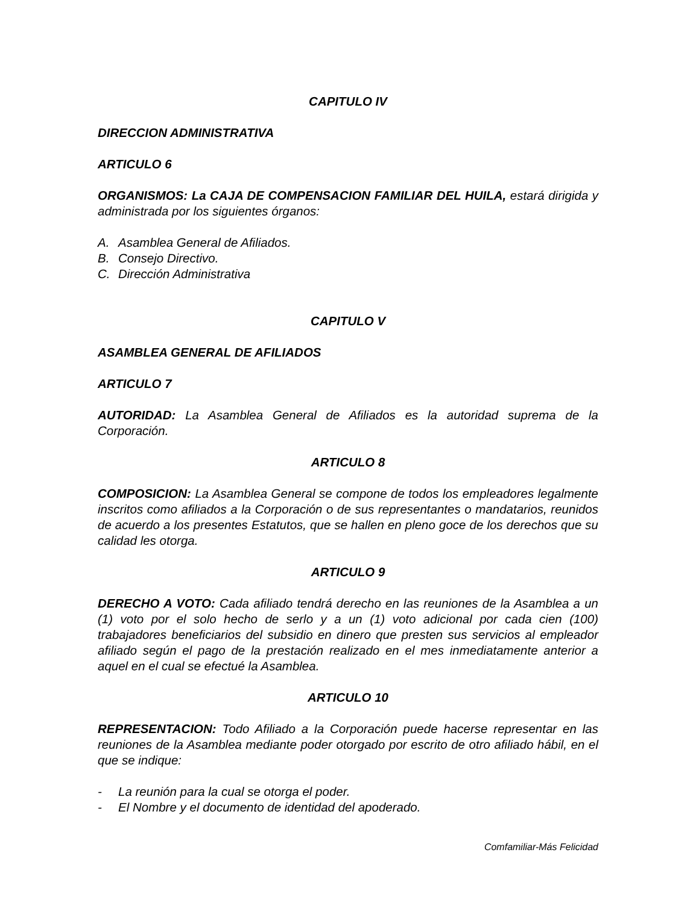CAPITULO IV
DIRECCION ADMINISTRATIVA
ARTICULO 6
ORGANISMOS: La CAJA DE COMPENSACION FAMILIAR DEL HUILA, estará dirigida y administrada por los siguientes órganos:
A. Asamblea General de Afiliados.
B. Consejo Directivo.
C. Dirección Administrativa
CAPITULO V
ASAMBLEA GENERAL DE AFILIADOS
ARTICULO 7
AUTORIDAD: La Asamblea General de Afiliados es la autoridad suprema de la Corporación.
ARTICULO 8
COMPOSICION: La Asamblea General se compone de todos los empleadores legalmente inscritos como afiliados a la Corporación o de sus representantes o mandatarios, reunidos de acuerdo a los presentes Estatutos, que se hallen en pleno goce de los derechos que su calidad les otorga.
ARTICULO 9
DERECHO A VOTO: Cada afiliado tendrá derecho en las reuniones de la Asamblea a un (1) voto por el solo hecho de serlo y a un (1) voto adicional por cada cien (100) trabajadores beneficiarios del subsidio en dinero que presten sus servicios al empleador afiliado según el pago de la prestación realizado en el mes inmediatamente anterior a aquel en el cual se efectué la Asamblea.
ARTICULO 10
REPRESENTACION: Todo Afiliado a la Corporación puede hacerse representar en las reuniones de la Asamblea mediante poder otorgado por escrito de otro afiliado hábil, en el que se indique:
- La reunión para la cual se otorga el poder.
- El Nombre y el documento de identidad del apoderado.
Comfamiliar-Más Felicidad